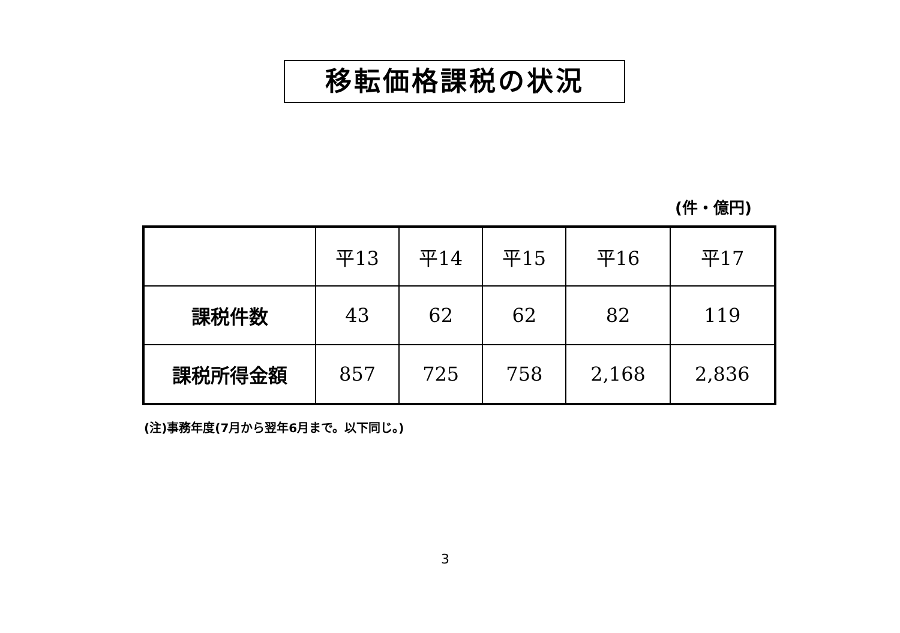移転価格課税の状況
(件・億円)
| | 平13 | 平14 | 平15 | 平16 | 平17 |
| --- | --- | --- | --- | --- | --- |
| 課税件数 | 43 | 62 | 62 | 82 | 119 |
| 課税所得金額 | 857 | 725 | 758 | 2,168 | 2,836 |
(注)事務年度(7月から翌年6月まで。以下同じ。)
3